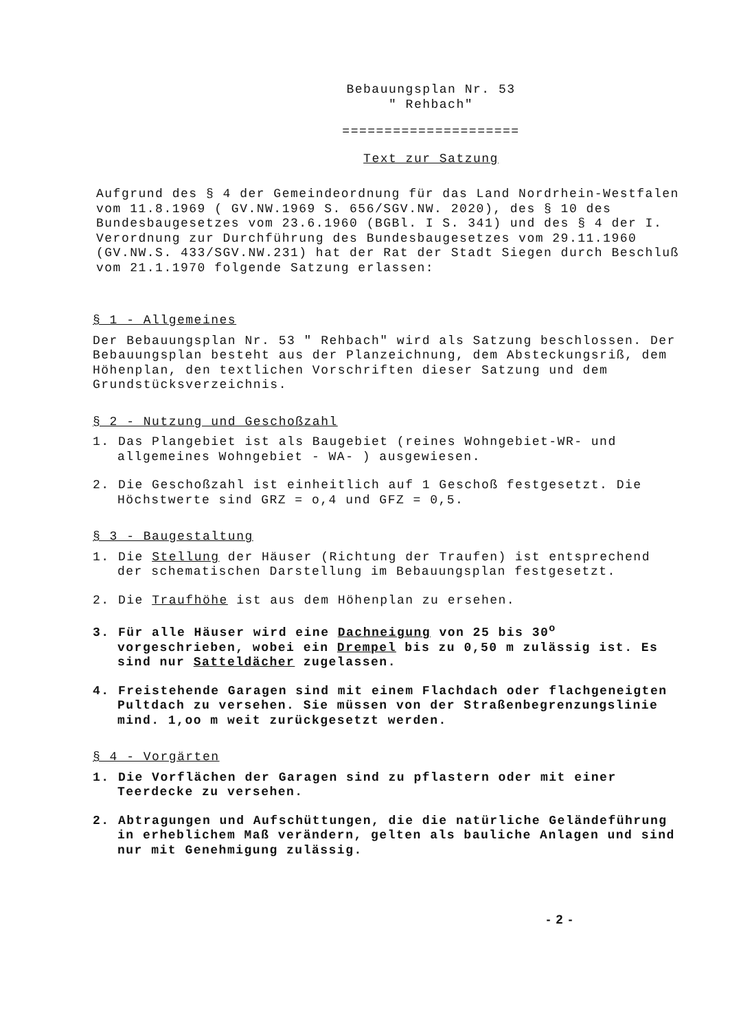Bebauungsplan Nr. 53
" Rehbach"
=====================
Text zur Satzung
Aufgrund des § 4 der Gemeindeordnung für das Land Nordrhein-Westfalen vom 11.8.1969 ( GV.NW.1969 S. 656/SGV.NW. 2020), des § 10 des Bundesbaugesetzes vom 23.6.1960 (BGBl. I S. 341) und des § 4 der I. Verordnung zur Durchführung des Bundesbaugesetzes vom 29.11.1960 (GV.NW.S. 433/SGV.NW.231) hat der Rat der Stadt Siegen durch Beschluß vom 21.1.1970 folgende Satzung erlassen:
§ 1 - Allgemeines
Der Bebauungsplan Nr. 53 " Rehbach" wird als Satzung beschlossen. Der Bebauungsplan besteht aus der Planzeichnung, dem Absteckungsriß, dem Höhenplan, den textlichen Vorschriften dieser Satzung und dem Grundstücksverzeichnis.
§ 2 - Nutzung und Geschoßzahl
1. Das Plangebiet ist als Baugebiet (reines Wohngebiet-WR- und allgemeines Wohngebiet - WA- ) ausgewiesen.
2. Die Geschoßzahl ist einheitlich auf 1 Geschoß festgesetzt. Die Höchstwerte sind GRZ = o,4 und GFZ = 0,5.
§ 3 - Baugestaltung
1. Die Stellung der Häuser (Richtung der Traufen) ist entsprechend der schematischen Darstellung im Bebauungsplan festgesetzt.
2. Die Traufhöhe ist aus dem Höhenplan zu ersehen.
3. Für alle Häuser wird eine Dachneigung von 25 bis 30<sup>o</sup> vorgeschrieben, wobei ein Drempel bis zu 0,50 m zulässig ist. Es sind nur Satteldächer zugelassen.
4. Freistehende Garagen sind mit einem Flachdach oder flachgeneigten Pultdach zu versehen. Sie müssen von der Straßenbegrenzungslinie mind. 1,oo m weit zurückgesetzt werden.
§ 4 - Vorgärten
1. Die Vorflächen der Garagen sind zu pflastern oder mit einer Teerdecke zu versehen.
2. Abtragungen und Aufschüttungen, die die natürliche Geländeführung in erheblichem Maß verändern, gelten als bauliche Anlagen und sind nur mit Genehmigung zulässig.
- 2 -